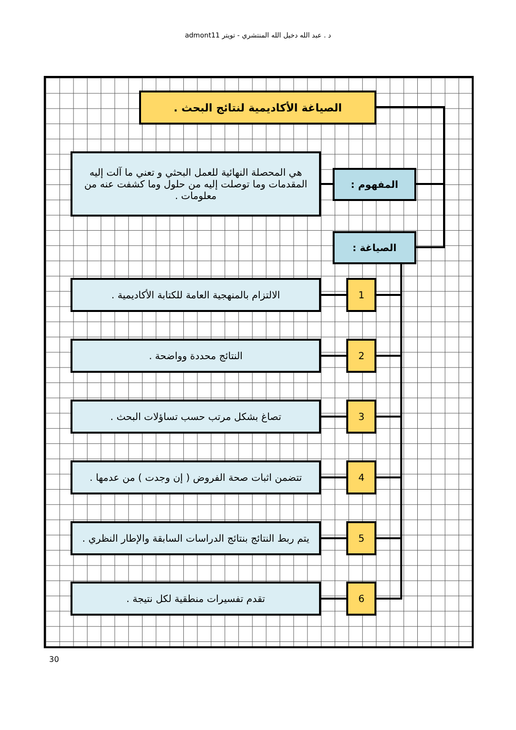د . عبد الله دخيل الله المنتشري - تويتر admont11
الصياغة الأكاديمية لنتائج البحث .
هي المحصلة النهائية للعمل البحثي و تعني ما آلت إليه المقدمات وما توصلت إليه من حلول وما كشفت عنه من معلومات .
المفهوم :
الصياغة :
الالتزام بالمنهجية العامة للكتابة الأكاديمية .
1
النتائج محددة وواضحة . 2
تصاغ بشكل مرتب حسب تساؤلات البحث . 3
تتضمن اثبات صحة الفروض ( إن وجدت ) من عدمها .
4
يتم ربط النتائج بنتائج الدراسات السابقة والإطار النظري .
5
تقدم تفسيرات منطقية لكل نتيجة . 6
30